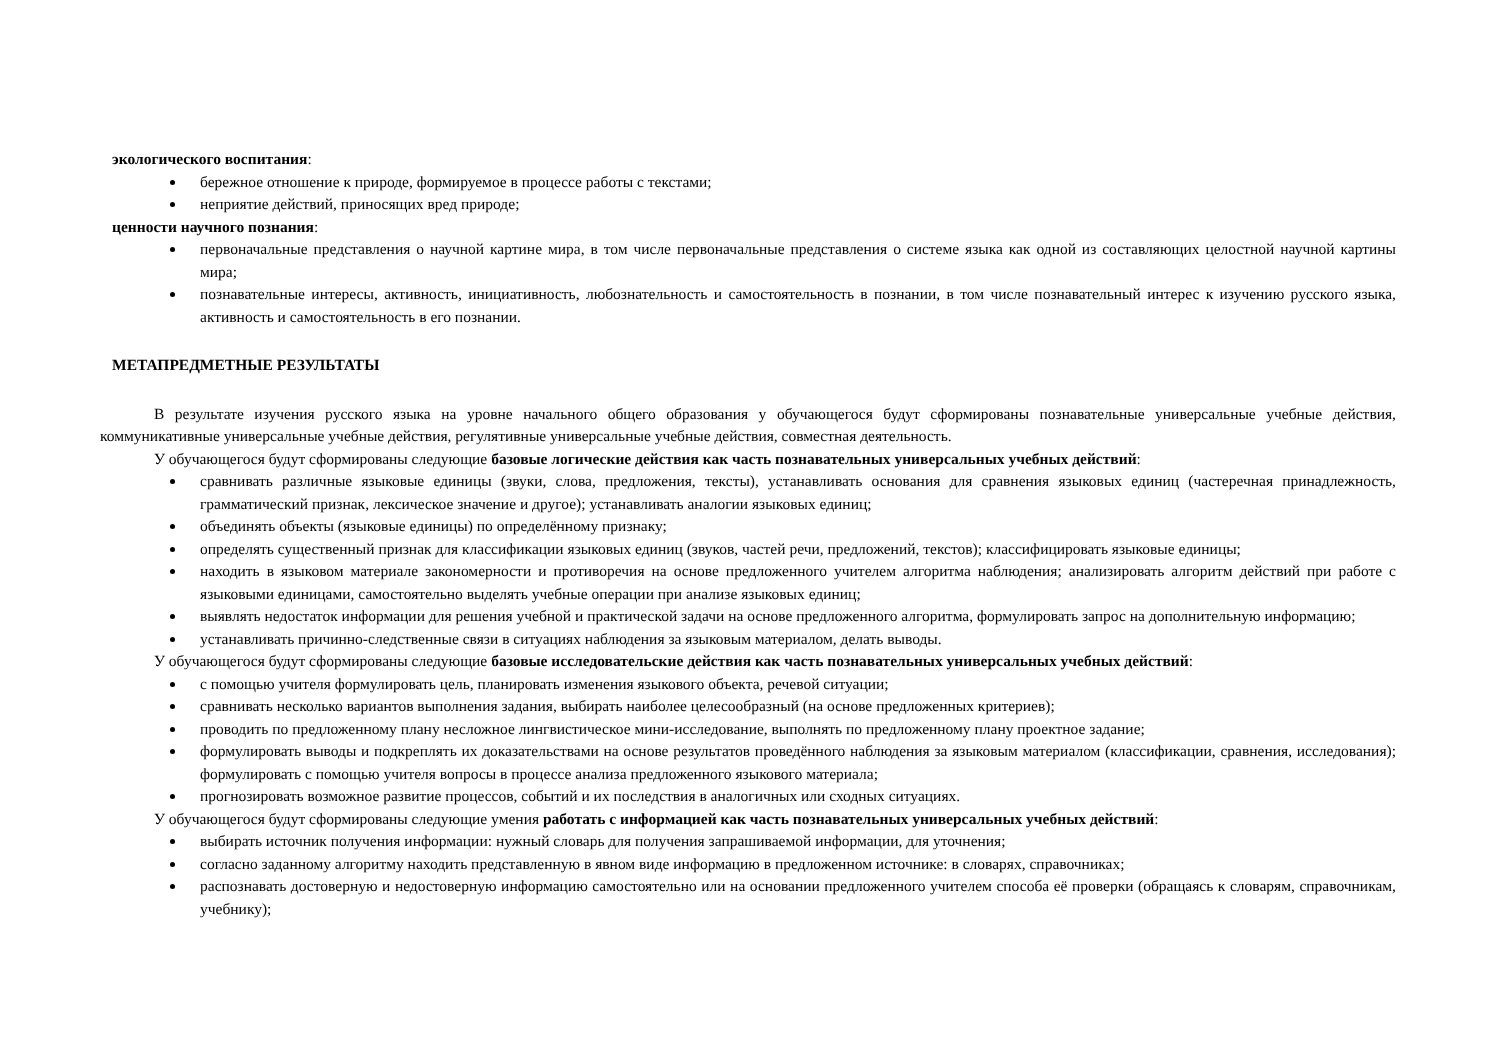экологического воспитания:
бережное отношение к природе, формируемое в процессе работы с текстами;
неприятие действий, приносящих вред природе;
ценности научного познания:
первоначальные представления о научной картине мира, в том числе первоначальные представления о системе языка как одной из составляющих целостной научной картины мира;
познавательные интересы, активность, инициативность, любознательность и самостоятельность в познании, в том числе познавательный интерес к изучению русского языка, активность и самостоятельность в его познании.
МЕТАПРЕДМЕТНЫЕ РЕЗУЛЬТАТЫ
В результате изучения русского языка на уровне начального общего образования у обучающегося будут сформированы познавательные универсальные учебные действия, коммуникативные универсальные учебные действия, регулятивные универсальные учебные действия, совместная деятельность.
У обучающегося будут сформированы следующие базовые логические действия как часть познавательных универсальных учебных действий:
сравнивать различные языковые единицы (звуки, слова, предложения, тексты), устанавливать основания для сравнения языковых единиц (частеречная принадлежность, грамматический признак, лексическое значение и другое); устанавливать аналогии языковых единиц;
объединять объекты (языковые единицы) по определённому признаку;
определять существенный признак для классификации языковых единиц (звуков, частей речи, предложений, текстов); классифицировать языковые единицы;
находить в языковом материале закономерности и противоречия на основе предложенного учителем алгоритма наблюдения; анализировать алгоритм действий при работе с языковыми единицами, самостоятельно выделять учебные операции при анализе языковых единиц;
выявлять недостаток информации для решения учебной и практической задачи на основе предложенного алгоритма, формулировать запрос на дополнительную информацию;
устанавливать причинно-следственные связи в ситуациях наблюдения за языковым материалом, делать выводы.
У обучающегося будут сформированы следующие базовые исследовательские действия как часть познавательных универсальных учебных действий:
с помощью учителя формулировать цель, планировать изменения языкового объекта, речевой ситуации;
сравнивать несколько вариантов выполнения задания, выбирать наиболее целесообразный (на основе предложенных критериев);
проводить по предложенному плану несложное лингвистическое мини-исследование, выполнять по предложенному плану проектное задание;
формулировать выводы и подкреплять их доказательствами на основе результатов проведённого наблюдения за языковым материалом (классификации, сравнения, исследования); формулировать с помощью учителя вопросы в процессе анализа предложенного языкового материала;
прогнозировать возможное развитие процессов, событий и их последствия в аналогичных или сходных ситуациях.
У обучающегося будут сформированы следующие умения работать с информацией как часть познавательных универсальных учебных действий:
выбирать источник получения информации: нужный словарь для получения запрашиваемой информации, для уточнения;
согласно заданному алгоритму находить представленную в явном виде информацию в предложенном источнике: в словарях, справочниках;
распознавать достоверную и недостоверную информацию самостоятельно или на основании предложенного учителем способа её проверки (обращаясь к словарям, справочникам, учебнику);